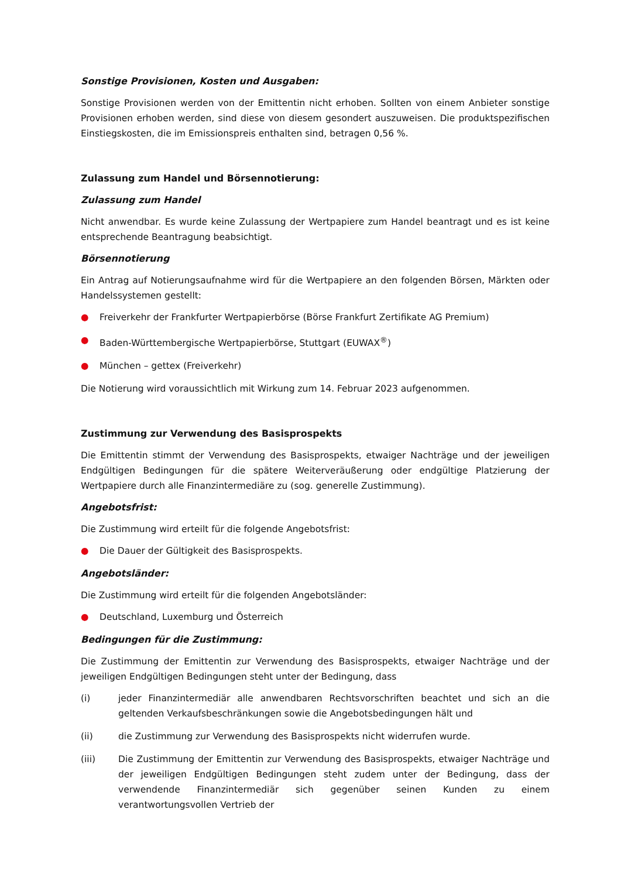Sonstige Provisionen, Kosten und Ausgaben:
Sonstige Provisionen werden von der Emittentin nicht erhoben. Sollten von einem Anbieter sonstige Provisionen erhoben werden, sind diese von diesem gesondert auszuweisen. Die produktspezifischen Einstiegskosten, die im Emissionspreis enthalten sind, betragen 0,56 %.
Zulassung zum Handel und Börsennotierung:
Zulassung zum Handel
Nicht anwendbar. Es wurde keine Zulassung der Wertpapiere zum Handel beantragt und es ist keine entsprechende Beantragung beabsichtigt.
Börsennotierung
Ein Antrag auf Notierungsaufnahme wird für die Wertpapiere an den folgenden Börsen, Märkten oder Handelssystemen gestellt:
● Freiverkehr der Frankfurter Wertpapierbörse (Börse Frankfurt Zertifikate AG Premium)
● Baden-Württembergische Wertpapierbörse, Stuttgart (EUWAX<sup>®</sup>)
● München – gettex (Freiverkehr)
Die Notierung wird voraussichtlich mit Wirkung zum 14. Februar 2023 aufgenommen.
Zustimmung zur Verwendung des Basisprospekts
Die Emittentin stimmt der Verwendung des Basisprospekts, etwaiger Nachträge und der jeweiligen Endgültigen Bedingungen für die spätere Weiterveräußerung oder endgültige Platzierung der Wertpapiere durch alle Finanzintermediäre zu (sog. generelle Zustimmung).
Angebotsfrist:
Die Zustimmung wird erteilt für die folgende Angebotsfrist:
● Die Dauer der Gültigkeit des Basisprospekts.
Angebotsländer:
Die Zustimmung wird erteilt für die folgenden Angebotsländer:
● Deutschland, Luxemburg und Österreich
Bedingungen für die Zustimmung:
Die Zustimmung der Emittentin zur Verwendung des Basisprospekts, etwaiger Nachträge und der jeweiligen Endgültigen Bedingungen steht unter der Bedingung, dass
(i) jeder Finanzintermediär alle anwendbaren Rechtsvorschriften beachtet und sich an die geltenden Verkaufsbeschränkungen sowie die Angebotsbedingungen hält und
(ii) die Zustimmung zur Verwendung des Basisprospekts nicht widerrufen wurde.
(iii) Die Zustimmung der Emittentin zur Verwendung des Basisprospekts, etwaiger Nachträge und der jeweiligen Endgültigen Bedingungen steht zudem unter der Bedingung, dass der verwendende Finanzintermediär sich gegenüber seinen Kunden zu einem verantwortungsvollen Vertrieb der